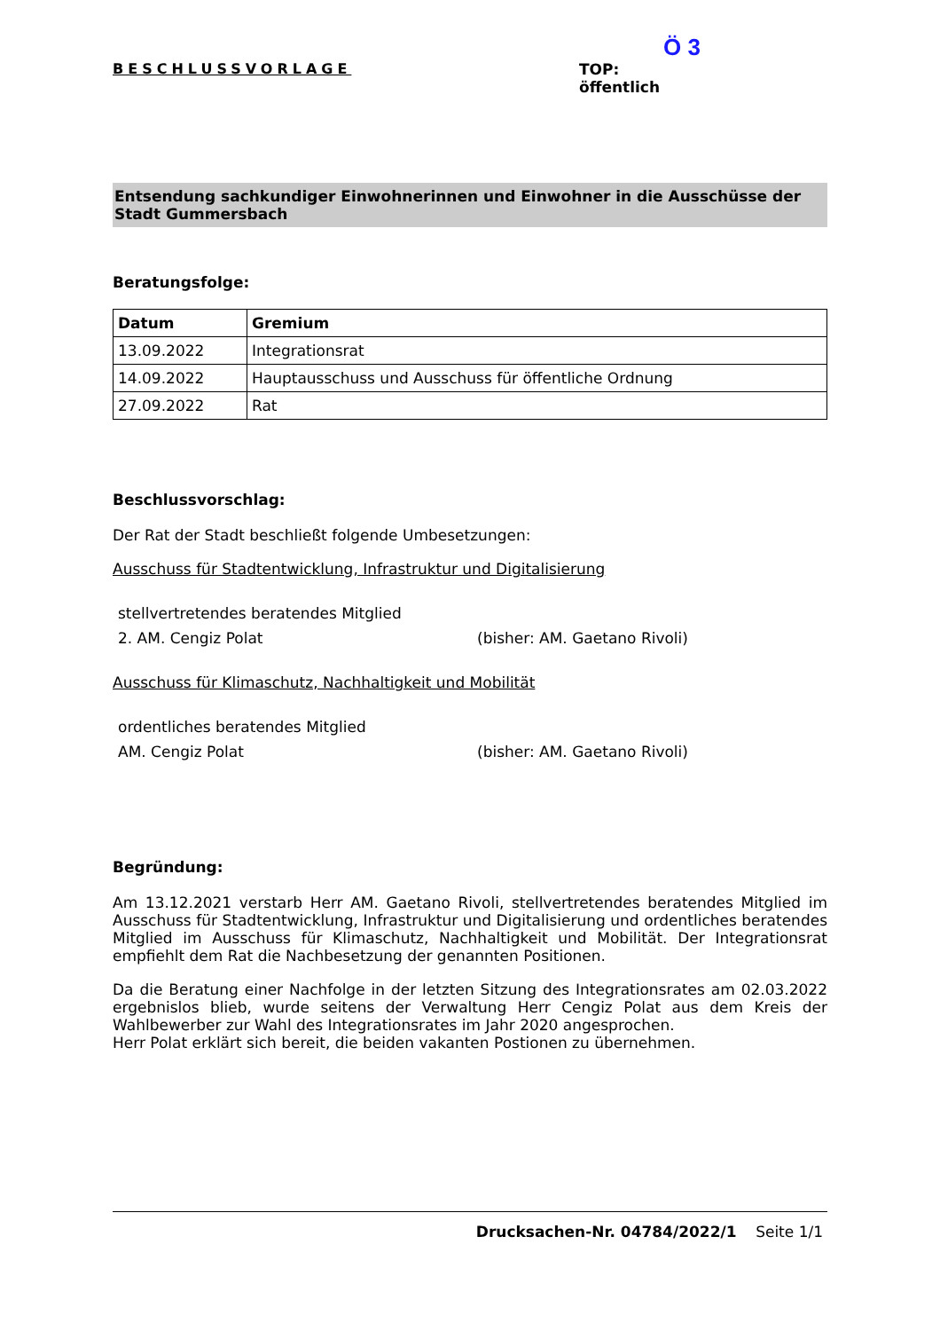BESCHLUSSVORLAGE
Ö 3
TOP:
öffentlich
Entsendung sachkundiger Einwohnerinnen und Einwohner in die Ausschüsse der Stadt Gummersbach
Beratungsfolge:
| Datum | Gremium |
| --- | --- |
| 13.09.2022 | Integrationsrat |
| 14.09.2022 | Hauptausschuss und Ausschuss für öffentliche Ordnung |
| 27.09.2022 | Rat |
Beschlussvorschlag:
Der Rat der Stadt beschließt folgende Umbesetzungen:
Ausschuss für Stadtentwicklung, Infrastruktur und Digitalisierung
stellvertretendes beratendes Mitglied
2. AM. Cengiz Polat (bisher: AM. Gaetano Rivoli)
Ausschuss für Klimaschutz, Nachhaltigkeit und Mobilität
ordentliches beratendes Mitglied
AM. Cengiz Polat (bisher: AM. Gaetano Rivoli)
Begründung:
Am 13.12.2021 verstarb Herr AM. Gaetano Rivoli, stellvertretendes beratendes Mitglied im Ausschuss für Stadtentwicklung, Infrastruktur und Digitalisierung und ordentliches beratendes Mitglied im Ausschuss für Klimaschutz, Nachhaltigkeit und Mobilität. Der Integrationsrat empfiehlt dem Rat die Nachbesetzung der genannten Positionen.
Da die Beratung einer Nachfolge in der letzten Sitzung des Integrationsrates am 02.03.2022 ergebnislos blieb, wurde seitens der Verwaltung Herr Cengiz Polat aus dem Kreis der Wahlbewerber zur Wahl des Integrationsrates im Jahr 2020 angesprochen.
Herr Polat erklärt sich bereit, die beiden vakanten Postionen zu übernehmen.
Drucksachen-Nr. 04784/2022/1 Seite 1/1